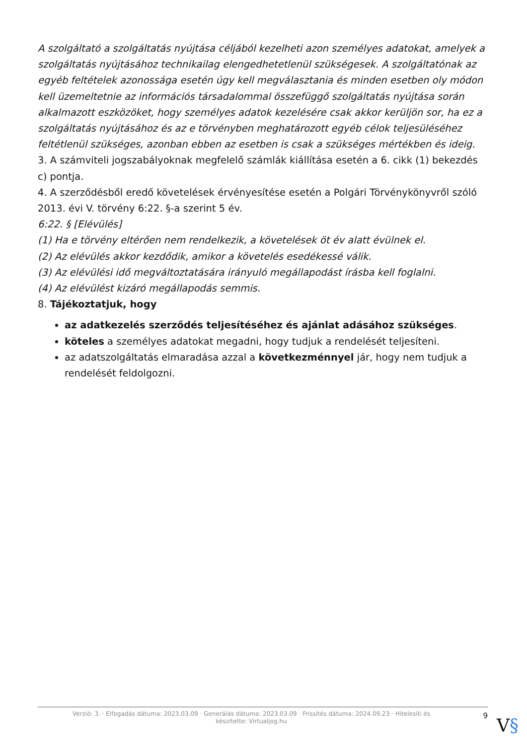A szolgáltató a szolgáltatás nyújtása céljából kezelheti azon személyes adatokat, amelyek a szolgáltatás nyújtásához technikailag elengedhetetlenül szükségesek. A szolgáltatónak az egyéb feltételek azonossága esetén úgy kell megválasztania és minden esetben oly módon kell üzemeltetnie az információs társadalommal összefüggő szolgáltatás nyújtása során alkalmazott eszközöket, hogy személyes adatok kezelésére csak akkor kerüljön sor, ha ez a szolgáltatás nyújtásához és az e törvényben meghatározott egyéb célok teljesüléséhez feltétlenül szükséges, azonban ebben az esetben is csak a szükséges mértékben és ideig.
3. A számviteli jogszabályoknak megfelelő számlák kiállítása esetén a 6. cikk (1) bekezdés c) pontja.
4. A szerződésből eredő követelések érvényesítése esetén a Polgári Törvénykönyvről szóló 2013. évi V. törvény 6:22. §-a szerint 5 év.
6:22. § [Elévülés]
(1) Ha e törvény eltérően nem rendelkezik, a követelések öt év alatt évülnek el.
(2) Az elévülés akkor kezdődik, amikor a követelés esedékessé válik.
(3) Az elévülési idő megváltoztatására irányuló megállapodást írásba kell foglalni.
(4) Az elévülést kizáró megállapodás semmis.
8. Tájékoztatjuk, hogy
az adatkezelés szerződés teljesítéséhez és ajánlat adásához szükséges.
köteles a személyes adatokat megadni, hogy tudjuk a rendelését teljesíteni.
az adatszolgáltatás elmaradása azzal a következménnyel jár, hogy nem tudjuk a rendelését feldolgozni.
Verzió: 3. · Elfogadás dátuma: 2023.03.09 · Generálás dátuma: 2023.03.09 · Frissítés dátuma: 2024.09.23 · Hitelesíti és készítette: Virtualjog.hu
9
V§